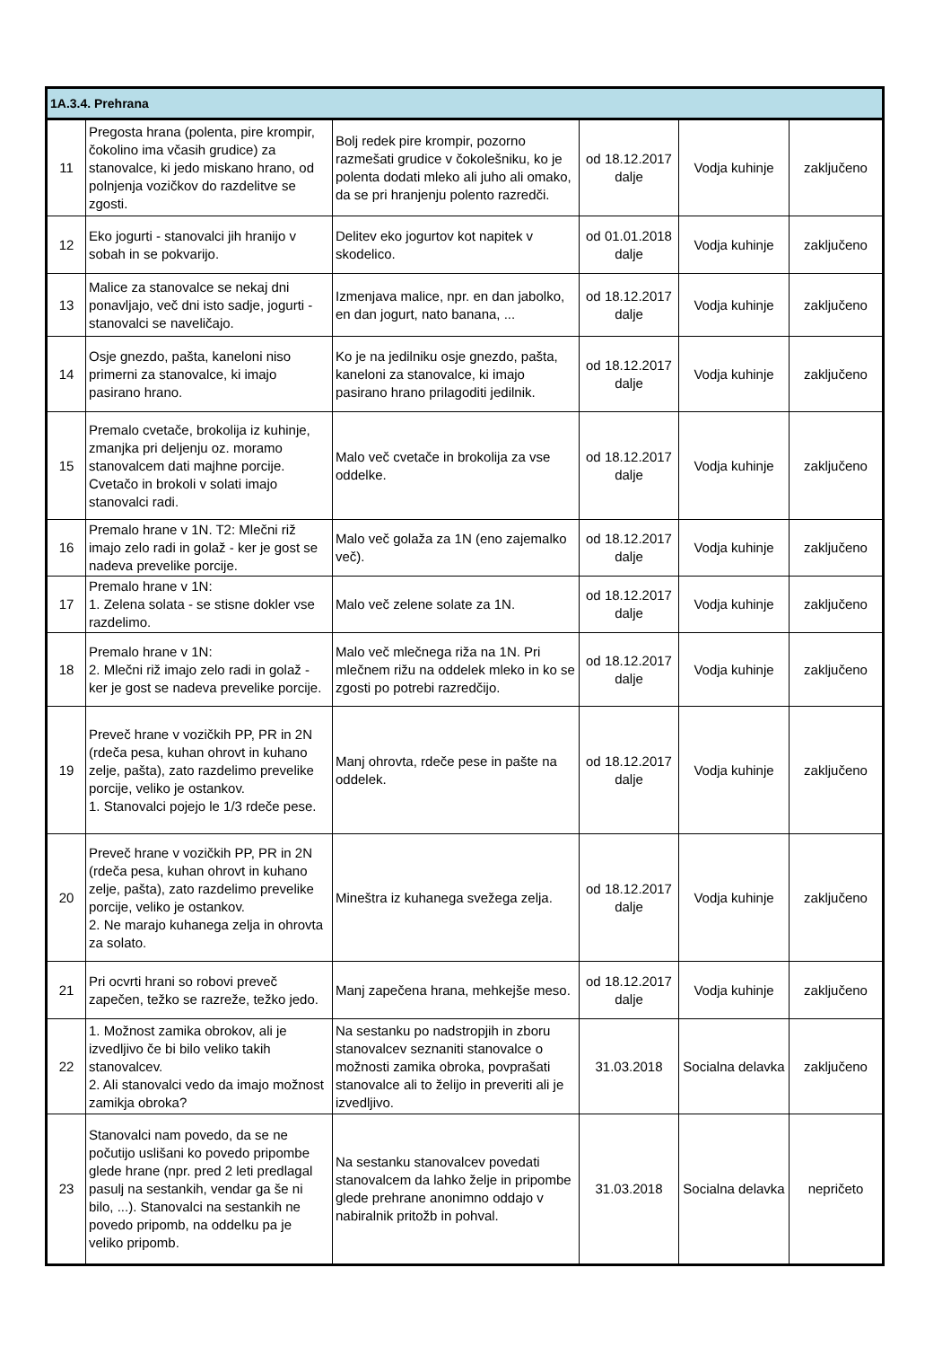| 1A.3.4. Prehrana | | | | | |
| --- | --- | --- | --- | --- | --- |
| 11 | Pregosta hrana (polenta, pire krompir, čokolino ima včasih grudice) za stanovalce, ki jedo miskano hrano, od polnjenja vozičkov do razdelitve se zgosti. | Bolj redek pire krompir, pozorno razmešati grudice v čokolešniku, ko je polenta dodati mleko ali juho ali omako, da se pri hranjenju polento razredči. | od 18.12.2017 dalje | Vodja kuhinje | zaključeno |
| 12 | Eko jogurti - stanovalci jih hranijo v sobah in se pokvarijo. | Delitev eko jogurtov kot napitek v skodelico. | od 01.01.2018 dalje | Vodja kuhinje | zaključeno |
| 13 | Malice za stanovalce se nekaj dni ponavljajo, več dni isto sadje, jogurti - stanovalci se naveličajo. | Izmenjava malice, npr. en dan jabolko, en dan jogurt, nato banana, ... | od 18.12.2017 dalje | Vodja kuhinje | zaključeno |
| 14 | Osje gnezdo, pašta, kaneloni niso primerni za stanovalce, ki imajo pasirano hrano. | Ko je na jedilniku osje gnezdo, pašta, kaneloni za stanovalce, ki imajo pasirano hrano prilagoditi jedilnik. | od 18.12.2017 dalje | Vodja kuhinje | zaključeno |
| 15 | Premalo cvetače, brokolija iz kuhinje, zmanjka pri deljenju oz. moramo stanovalcem dati majhne porcije. Cvetačo in brokoli v solati imajo stanovalci radi. | Malo več cvetače in brokolija za vse oddelke. | od 18.12.2017 dalje | Vodja kuhinje | zaključeno |
| 16 | Premalo hrane v 1N. T2: Mlečni riž imajo zelo radi in golaž - ker je gost se nadeva prevelike porcije. | Malo več golaža za 1N (eno zajemalko več). | od 18.12.2017 dalje | Vodja kuhinje | zaključeno |
| 17 | Premalo hrane v 1N: 1. Zelena solata - se stisne dokler vse razdelimo. | Malo več zelene solate za 1N. | od 18.12.2017 dalje | Vodja kuhinje | zaključeno |
| 18 | Premalo hrane v 1N: 2. Mlečni riž imajo zelo radi in golaž - ker je gost se nadeva prevelike porcije. | Malo več mlečnega riža na 1N. Pri mlečnem rižu na oddelek mleko in ko se zgosti po potrebi razredčijo. | od 18.12.2017 dalje | Vodja kuhinje | zaključeno |
| 19 | Preveč hrane v vozičkih PP, PR in 2N (rdeča pesa, kuhan ohrovt in kuhano zelje, pašta), zato razdelimo prevelike porcije, veliko je ostankov. 1. Stanovalci pojejo le 1/3 rdeče pese. | Manj ohrovta, rdeče pese in pašte na oddelek. | od 18.12.2017 dalje | Vodja kuhinje | zaključeno |
| 20 | Preveč hrane v vozičkih PP, PR in 2N (rdeča pesa, kuhan ohrovt in kuhano zelje, pašta), zato razdelimo prevelike porcije, veliko je ostankov. 2. Ne marajo kuhanega zelja in ohrovta za solato. | Mineštra iz kuhanega svežega zelja. | od 18.12.2017 dalje | Vodja kuhinje | zaključeno |
| 21 | Pri ocvrti hrani so robovi preveč zapečen, težko se razreže, težko jedo. | Manj zapečena hrana, mehkejše meso. | od 18.12.2017 dalje | Vodja kuhinje | zaključeno |
| 22 | 1. Možnost zamika obrokov, ali je izvedljivo če bi bilo veliko takih stanovalcev. 2. Ali stanovalci vedo da imajo možnost zamikja obroka? | Na sestanku po nadstropjih in zboru stanovalcev seznaniti stanovalce o možnosti zamika obroka, povprašati stanovalce ali to želijo in preveriti ali je izvedljivo. | 31.03.2018 | Socialna delavka | zaključeno |
| 23 | Stanovalci nam povedo, da se ne počutijo uslišani ko povedo pripombe glede hrane (npr. pred 2 leti predlagal pasulj na sestankih, vendar ga še ni bilo, ...). Stanovalci na sestankih ne povedo pripomb, na oddelku pa je veliko pripomb. | Na sestanku stanovalcev povedati stanovalcem da lahko želje in pripombe glede prehrane anonimno oddajo v nabiralnik pritožb in pohval. | 31.03.2018 | Socialna delavka | nepričeto |